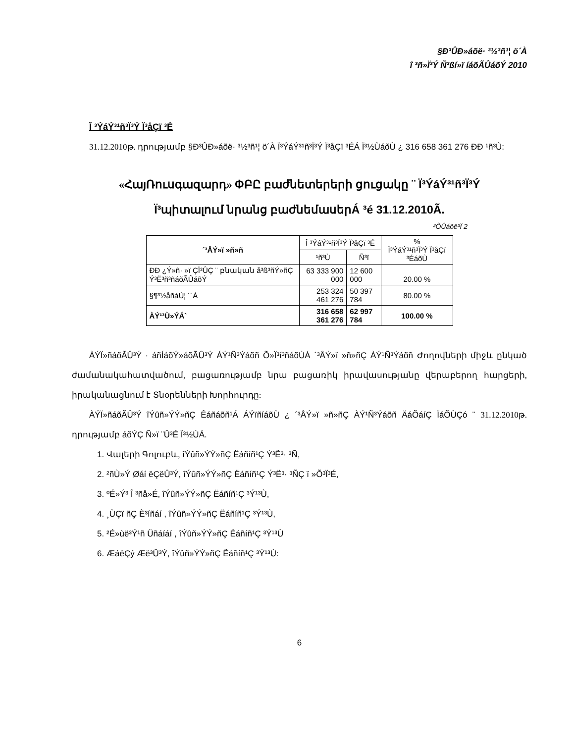§Ð³ÛÐ»áõë· ³½³ñ¹¦ ö´À
î ³ñ»Ï³Ý Ñ³ßí»ï íáõÃÛáõÝ 2010
Î ³ÝáÝ³¹ñ³Ï³Ý Ï³åÇï ³É
31.12.2010թ. դրությամբ §Ð³ÛÐ»áõë· ³½³ñ¹¦ ö´À Ï³ÝáÝ³¹ñ³Ï³Ý Ï³åÇï ³ÉÁ Ï³½ÙáõÙ ¿ 316 658 361 276 ÐÐ ¹ñ³Ù:
«ՀայՌուսգազարդ» ՓԲԸ բաժնետերերի ցուցակը ¨ Ï³ÝáÝ³¹ñ³Ï³Ý
Ï³պիտալում նրանց բաժնեմասեր Á ³é 31.12.2010Ã.
²ÕÛáõë³Ï 2
| ´³ÅÝ»ï »ñ»ñ | Î ³ÝáÝ³¹ñ³Ï³Ý Ï³åÇï ³É | | % Ï³ÝáÝ³¹ñ³Ï³Ý Ï³åÇï ³ÉáõÙ |
| --- | --- | --- | --- |
| | ¹ñ³Ù | Ñ³ï | |
| ÐÐ ¿Ý»ñ· »ï ÇÏ³ÛÇ ¨ բնական å³ß³ñÝ»ñÇ Ý³Ë³ñ³ñáõÃÛáõÝ | 63 333 900 000 | 12 600 000 | 20.00 % |
| §¶³½åñáÙ¦ ´´À | 253 324 461 276 | 50 397 784 | 80.00 % |
| ÀÝ¹³Ù»ÝÁ` | 316 658 361 276 | 62 997 784 | 100.00 % |
ÀÝÏ»ñáõÃÛ³Ý · áñÍáõÝ»áõÃÛ³Ý ÁÝ¹Ñ³Ýáõñ Õ»Ï³í³ñáõÙÁ ´³ÅÝ»ï »ñ»ñÇ ÀÝ¹Ñ³Ýáõñ Ժողովների միջև ընկած ժամանակահատվածում, բացառությամբ նրա բացառիկ իրավասությանը վերաբերող հարցերի, իրականացնում է Տնօրենների Խորհուրդը:
ÀÝÏ»ñáõÃÛ³Ý îÝûñ»ÝÝ»ñÇ Êáñáõñ¹Á ÁÝïñíáõÙ ¿ ´³ÅÝ»ï »ñ»ñÇ ÀÝ¹Ñ³Ýáõñ ÄáÕáíÇ ÏáÕÙÇó ¨ 31.12.2010թ. դրությամբ áõÝÇ Ñ»ï ¨Û³É Ï³½ÙÁ.
1. Վալերի Գոլուբև, îÝûñ»ÝÝ»ñÇ Ëáñíñ¹Ç Ý³Ë³· ³Ñ,
2. ²ñÙ»Ý Øáí ëÇëÛ³Ý, îÝûñ»ÝÝ»ñÇ Ëáñíñ¹Ç Ý³Ë³· ³ÑÇ ï »Õ³Ï³É,
3. ºÉ»Ý³ Î ³ñå»É, îÝûñ»ÝÝ»ñÇ Ëáñíñ¹Ç ³Ý¹³Ù,
4. ¸ÙÇï ñÇ È³íñáí , îÝûñ»ÝÝ»ñÇ Ëáñíñ¹Ç ³Ý¹³Ù,
5. ²É»ùë³Ý¹ñ Üñáíáí , îÝûñ»ÝÝ»ñÇ Ëáñíñ¹Ç ³Ý¹³Ù
6. ÆáëÇý Æë³Û³Ý, îÝûñ»ÝÝ»ñÇ Ëáñíñ¹Ç ³Ý¹³Ù:
6